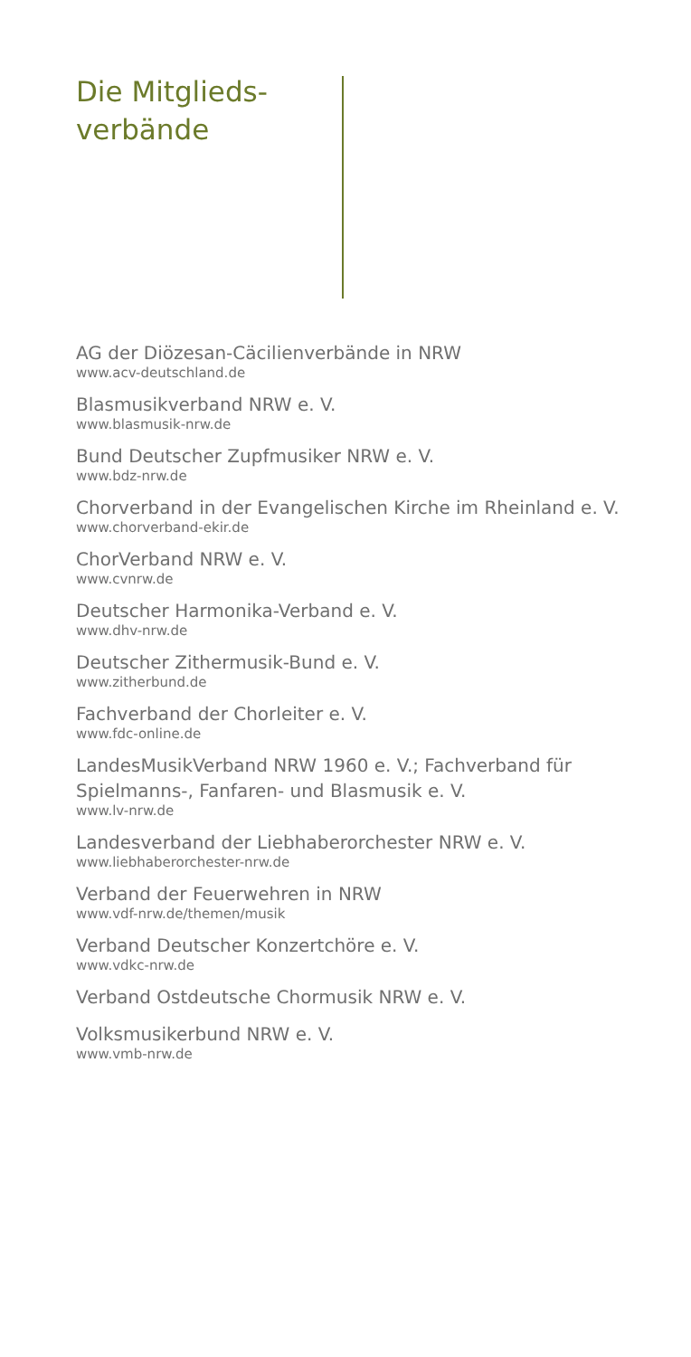Die Mitglieds-
verbände
AG der Diözesan-Cäcilienverbände in NRW
www.acv-deutschland.de
Blasmusikverband NRW e. V.
www.blasmusik-nrw.de
Bund Deutscher Zupfmusiker NRW e. V.
www.bdz-nrw.de
Chorverband in der Evangelischen Kirche im Rheinland e. V.
www.chorverband-ekir.de
ChorVerband NRW e. V.
www.cvnrw.de
Deutscher Harmonika-Verband e. V.
www.dhv-nrw.de
Deutscher Zithermusik-Bund e. V.
www.zitherbund.de
Fachverband der Chorleiter e. V.
www.fdc-online.de
LandesMusikVerband NRW 1960 e. V.; Fachverband für Spielmanns-, Fanfaren- und Blasmusik e. V.
www.lv-nrw.de
Landesverband der Liebhaberorchester NRW e. V.
www.liebhaberorchester-nrw.de
Verband der Feuerwehren in NRW
www.vdf-nrw.de/themen/musik
Verband Deutscher Konzertchöre e. V.
www.vdkc-nrw.de
Verband Ostdeutsche Chormusik NRW e. V.
Volksmusikerbund NRW e. V.
www.vmb-nrw.de